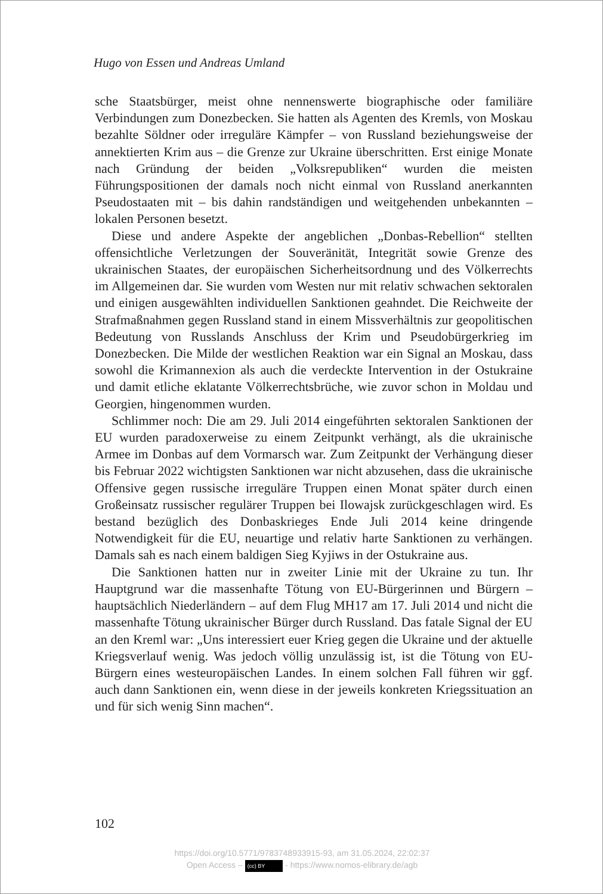Hugo von Essen und Andreas Umland
sche Staatsbürger, meist ohne nennenswerte biographische oder familiäre Verbindungen zum Donezbecken. Sie hatten als Agenten des Kremls, von Moskau bezahlte Söldner oder irreguläre Kämpfer – von Russland beziehungsweise der annektierten Krim aus – die Grenze zur Ukraine überschritten. Erst einige Monate nach Gründung der beiden „Volksrepubliken“ wurden die meisten Führungspositionen der damals noch nicht einmal von Russland anerkannten Pseudostaaten mit – bis dahin randständigen und weitgehenden unbekannten – lokalen Personen besetzt.
Diese und andere Aspekte der angeblichen „Donbas-Rebellion“ stellten offensichtliche Verletzungen der Souveränität, Integrität sowie Grenze des ukrainischen Staates, der europäischen Sicherheitsordnung und des Völkerrechts im Allgemeinen dar. Sie wurden vom Westen nur mit relativ schwachen sektoralen und einigen ausgewählten individuellen Sanktionen geahndet. Die Reichweite der Strafmaßnahmen gegen Russland stand in einem Missverhältnis zur geopolitischen Bedeutung von Russlands Anschluss der Krim und Pseudobürgerkrieg im Donezbecken. Die Milde der westlichen Reaktion war ein Signal an Moskau, dass sowohl die Krimannexion als auch die verdeckte Intervention in der Ostukraine und damit etliche eklatante Völkerrechtsbrüche, wie zuvor schon in Moldau und Georgien, hingenommen wurden.
Schlimmer noch: Die am 29. Juli 2014 eingeführten sektoralen Sanktionen der EU wurden paradoxerweise zu einem Zeitpunkt verhängt, als die ukrainische Armee im Donbas auf dem Vormarsch war. Zum Zeitpunkt der Verhängung dieser bis Februar 2022 wichtigsten Sanktionen war nicht abzusehen, dass die ukrainische Offensive gegen russische irreguläre Truppen einen Monat später durch einen Großeinsatz russischer regulärer Truppen bei Ilowajsk zurückgeschlagen wird. Es bestand bezüglich des Donbaskrieges Ende Juli 2014 keine dringende Notwendigkeit für die EU, neuartige und relativ harte Sanktionen zu verhängen. Damals sah es nach einem baldigen Sieg Kyjiws in der Ostukraine aus.
Die Sanktionen hatten nur in zweiter Linie mit der Ukraine zu tun. Ihr Hauptgrund war die massenhafte Tötung von EU-Bürgerinnen und Bürgern – hauptsächlich Niederländern – auf dem Flug MH17 am 17. Juli 2014 und nicht die massenhafte Tötung ukrainischer Bürger durch Russland. Das fatale Signal der EU an den Kreml war: „Uns interessiert euer Krieg gegen die Ukraine und der aktuelle Kriegsverlauf wenig. Was jedoch völlig unzulässig ist, ist die Tötung von EU-Bürgern eines westeuropäischen Landes. In einem solchen Fall führen wir ggf. auch dann Sanktionen ein, wenn diese in der jeweils konkreten Kriegssituation an und für sich wenig Sinn machen“.
102
https://doi.org/10.5771/9783748933915-93, am 31.05.2024, 22:02:37
Open Access – (cc) BY - https://www.nomos-elibrary.de/agb